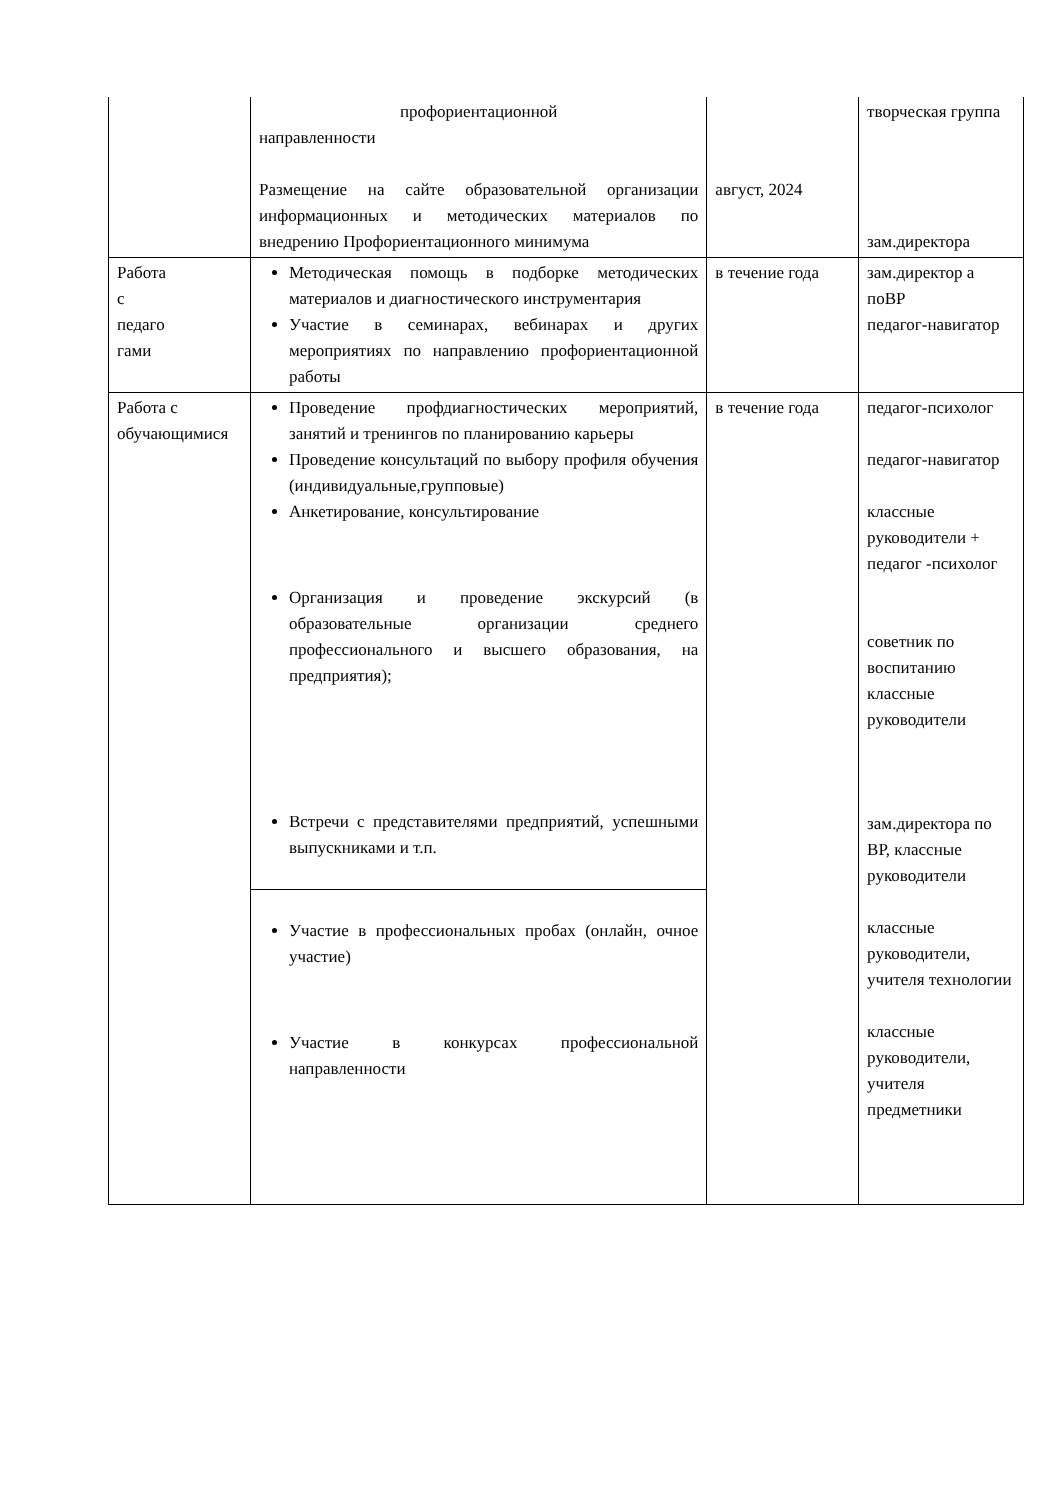| | профориентационной направленности Размещение на сайте образовательной организации информационных и методических материалов по внедрению Профориентационного минимума | август, 2024 | творческая группа зам.директора |
| Работа с педаго гами | Методическая помощь в подборке методических материалов и диагностического инструментария Участие в семинарах, вебинарах и других мероприятиях по направлению профориентационной работы | в течение года | зам.директор а поВР педагог-навигатор |
| Работа с обучающимися | Проведение профдиагностических мероприятий, занятий и тренингов по планированию карьеры Проведение консультаций по выбору профиля обучения (индивидуальные,групповые) Анкетирование, консультирование Организация и проведение экскурсий (в образовательные организации среднего профессионального и высшего образования, на предприятия); Встречи с представителями предприятий, успешными выпускниками и т.п. | в течение года | педагог-психолог педагог-навигатор классные руководители + педагог -психолог советник по воспитанию классные руководители зам.директора по ВР, классные руководители классные руководители, учителя технологии классные руководители, учителя предметники |
| | Участие в профессиональных пробах (онлайн, очное участие) Участие в конкурсах профессиональной направленности | | |